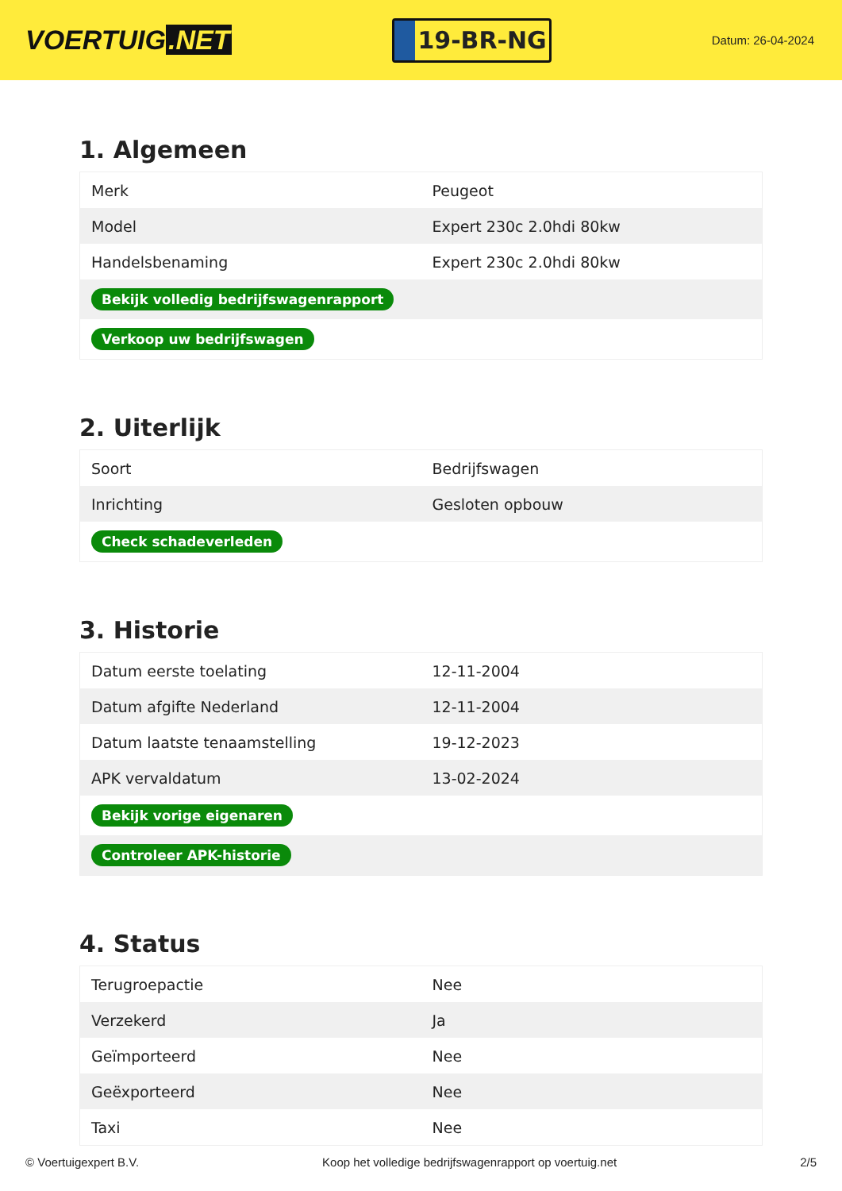VOERTUIG.NET
19-BR-NG
Datum: 26-04-2024
1. Algemeen
| Merk | Peugeot |
| Model | Expert 230c 2.0hdi 80kw |
| Handelsbenaming | Expert 230c 2.0hdi 80kw |
| Bekijk volledig bedrijfswagenrapport | |
| Verkoop uw bedrijfswagen | |
2. Uiterlijk
| Soort | Bedrijfswagen |
| Inrichting | Gesloten opbouw |
| Check schadeverleden | |
3. Historie
| Datum eerste toelating | 12-11-2004 |
| Datum afgifte Nederland | 12-11-2004 |
| Datum laatste tenaamstelling | 19-12-2023 |
| APK vervaldatum | 13-02-2024 |
| Bekijk vorige eigenaren | |
| Controleer APK-historie | |
4. Status
| Terugroepactie | Nee |
| Verzekerd | Ja |
| Geïmporteerd | Nee |
| Geëxporteerd | Nee |
| Taxi | Nee |
© Voertuigexpert B.V. Koop het volledige bedrijfswagenrapport op voertuig.net 2/5